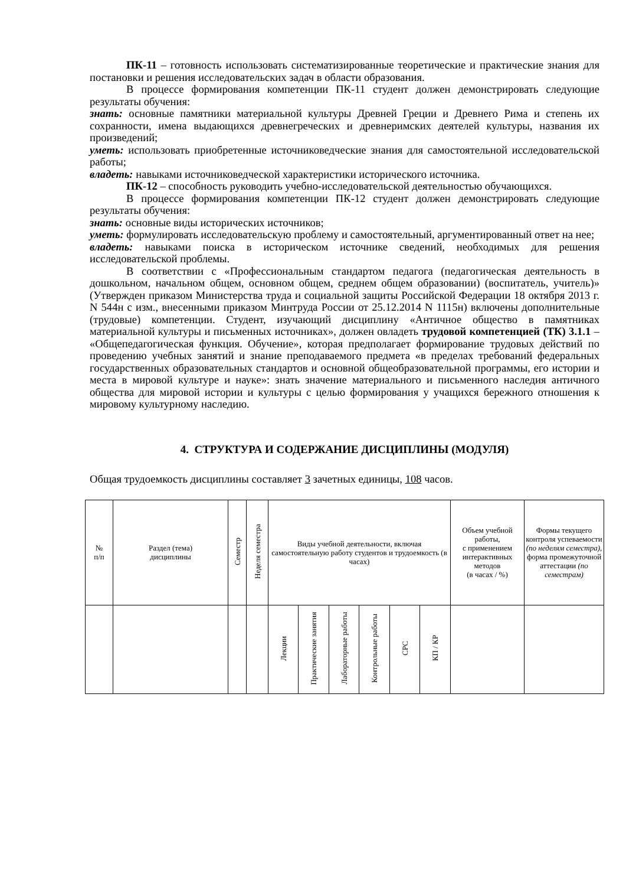ПК-11 – готовность использовать систематизированные теоретические и практические знания для постановки и решения исследовательских задач в области образования.
В процессе формирования компетенции ПК-11 студент должен демонстрировать следующие результаты обучения:
знать: основные памятники материальной культуры Древней Греции и Древнего Рима и степень их сохранности, имена выдающихся древнегреческих и древнеримских деятелей культуры, названия их произведений;
уметь: использовать приобретенные источниковедческие знания для самостоятельной исследовательской работы;
владеть: навыками источниковедческой характеристики исторического источника.
ПК-12 – способность руководить учебно-исследовательской деятельностью обучающихся.
В процессе формирования компетенции ПК-12 студент должен демонстрировать следующие результаты обучения:
знать: основные виды исторических источников;
уметь: формулировать исследовательскую проблему и самостоятельный, аргументированный ответ на нее;
владеть: навыками поиска в историческом источнике сведений, необходимых для решения исследовательской проблемы.
В соответствии с «Профессиональным стандартом педагога (педагогическая деятельность в дошкольном, начальном общем, основном общем, среднем общем образовании) (воспитатель, учитель)» (Утвержден приказом Министерства труда и социальной защиты Российской Федерации 18 октября 2013 г. N 544н с изм., внесенными приказом Минтруда России от 25.12.2014 N 1115н) включены дополнительные (трудовые) компетенции. Студент, изучающий дисциплину «Античное общество в памятниках материальной культуры и письменных источниках», должен овладеть трудовой компетенцией (ТК) 3.1.1 – «Общепедагогическая функция. Обучение», которая предполагает формирование трудовых действий по проведению учебных занятий и знание преподаваемого предмета «в пределах требований федеральных государственных образовательных стандартов и основной общеобразовательной программы, его истории и места в мировой культуре и науке»: знать значение материального и письменного наследия античного общества для мировой истории и культуры с целью формирования у учащихся бережного отношения к мировому культурному наследию.
4. СТРУКТУРА И СОДЕРЖАНИЕ ДИСЦИПЛИНЫ (МОДУЛЯ)
Общая трудоемкость дисциплины составляет 3 зачетных единицы, 108 часов.
| № п/п | Раздел (тема) дисциплины | Семестр | Неделя семестра | Виды учебной деятельности, включая самостоятельную работу студентов и трудоемкость (в часах) | | | | | | Объем учебной работы, с применением интерактивных методов (в часах / %) | Формы текущего контроля успеваемости (по неделям семестра) , форма промежуточной аттестации (по семестрам) |
| --- | --- | --- | --- | --- | --- | --- | --- | --- | --- | --- | --- |
| | | | | Лекции | Практические занятия | Лабораторные работы | Контрольные работы | СРС | КП / КР | | |